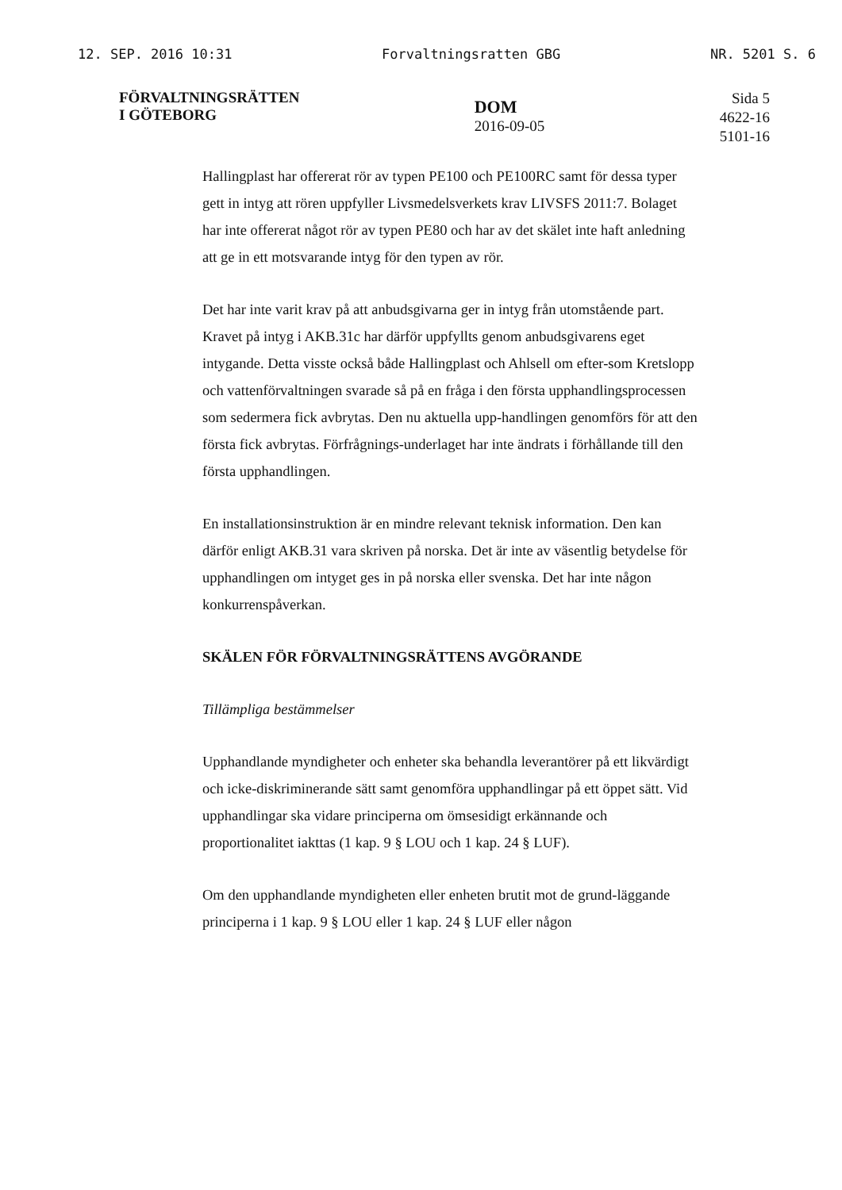12. SEP. 2016 10:31 Forvaltningsratten GBG NR. 5201 S. 6
FÖRVALTNINGSRÄTTEN
I GÖTEBORG
DOM
2016-09-05
Sida 5
4622-16
5101-16
Hallingplast har offererat rör av typen PE100 och PE100RC samt för dessa typer gett in intyg att rören uppfyller Livsmedelsverkets krav LIVSFS 2011:7. Bolaget har inte offererat något rör av typen PE80 och har av det skälet inte haft anledning att ge in ett motsvarande intyg för den typen av rör.
Det har inte varit krav på att anbudsgivarna ger in intyg från utomstående part. Kravet på intyg i AKB.31c har därför uppfyllts genom anbudsgivarens eget intygande. Detta visste också både Hallingplast och Ahlsell om efter-som Kretslopp och vattenförvaltningen svarade så på en fråga i den första upphandlingsprocessen som sedermera fick avbrytas. Den nu aktuella upp-handlingen genomförs för att den första fick avbrytas. Förfrågnings-underlaget har inte ändrats i förhållande till den första upphandlingen.
En installationsinstruktion är en mindre relevant teknisk information. Den kan därför enligt AKB.31 vara skriven på norska. Det är inte av väsentlig betydelse för upphandlingen om intyget ges in på norska eller svenska. Det har inte någon konkurrenspåverkan.
SKÄLEN FÖR FÖRVALTNINGSRÄTTENS AVGÖRANDE
Tillämpliga bestämmelser
Upphandlande myndigheter och enheter ska behandla leverantörer på ett likvärdigt och icke-diskriminerande sätt samt genomföra upphandlingar på ett öppet sätt. Vid upphandlingar ska vidare principerna om ömsesidigt erkännande och proportionalitet iakttas (1 kap. 9 § LOU och 1 kap. 24 § LUF).
Om den upphandlande myndigheten eller enheten brutit mot de grund-läggande principerna i 1 kap. 9 § LOU eller 1 kap. 24 § LUF eller någon